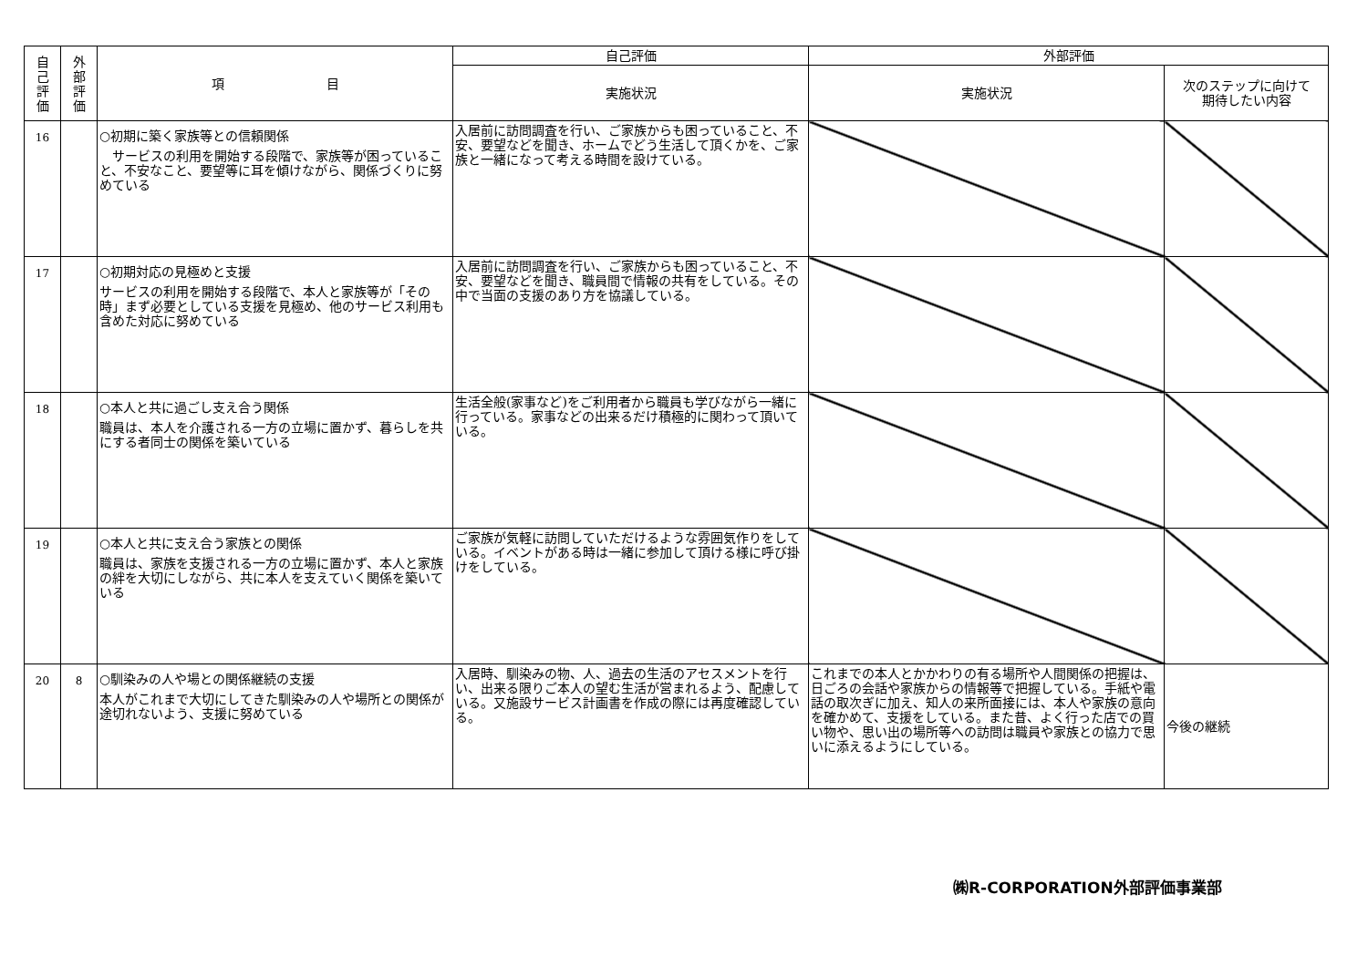| 自 己 評 価 | 外 部 評 価 | 項 目 | 自己評価 | 外部評価 | |
| --- | --- | --- | --- | --- | --- |
| | | | 実施状況 | 実施状況 | 次のステップに向けて 期待したい内容 |
| 16 | | ○初期に築く家族等との信頼関係 サービスの利用を開始する段階で、家族等が困っていること、不安なこと、要望等に耳を傾けながら、関係づくりに努めている | 入居前に訪問調査を行い、ご家族からも困っていること、不安、要望などを聞き、ホームでどう生活して頂くかを、ご家族と一緒になって考える時間を設けている。 | | |
| 17 | | ○初期対応の見極めと支援 サービスの利用を開始する段階で、本人と家族等が「その時」まず必要としている支援を見極め、他のサービス利用も含めた対応に努めている | 入居前に訪問調査を行い、ご家族からも困っていること、不安、要望などを聞き、職員間で情報の共有をしている。その中で当面の支援のあり方を協議している。 | | |
| 18 | | ○本人と共に過ごし支え合う関係 職員は、本人を介護される一方の立場に置かず、暮らしを共にする者同士の関係を築いている | 生活全般(家事など)をご利用者から職員も学びながら一緒に行っている。家事などの出来るだけ積極的に関わって頂いている。 | | |
| 19 | | ○本人と共に支え合う家族との関係 職員は、家族を支援される一方の立場に置かず、本人と家族の絆を大切にしながら、共に本人を支えていく関係を築いている | ご家族が気軽に訪問していただけるような雰囲気作りをしている。イベントがある時は一緒に参加して頂ける様に呼び掛けをしている。 | | |
| 20 | 8 | ○馴染みの人や場との関係継続の支援 本人がこれまで大切にしてきた馴染みの人や場所との関係が途切れないよう、支援に努めている | 入居時、馴染みの物、人、過去の生活のアセスメントを行い、出来る限りご本人の望む生活が営まれるよう、配慮している。又施設サービス計画書を作成の際には再度確認している。 | これまでの本人とかかわりの有る場所や人間関係の把握は、日ごろの会話や家族からの情報等で把握している。手紙や電話の取次ぎに加え、知人の来所面接には、本人や家族の意向を確かめて、支援をしている。また昔、よく行った店での買い物や、思い出の場所等への訪問は職員や家族との協力で思いに添えるようにしている。 | 今後の継続 |
㈱R-CORPORATION外部評価事業部